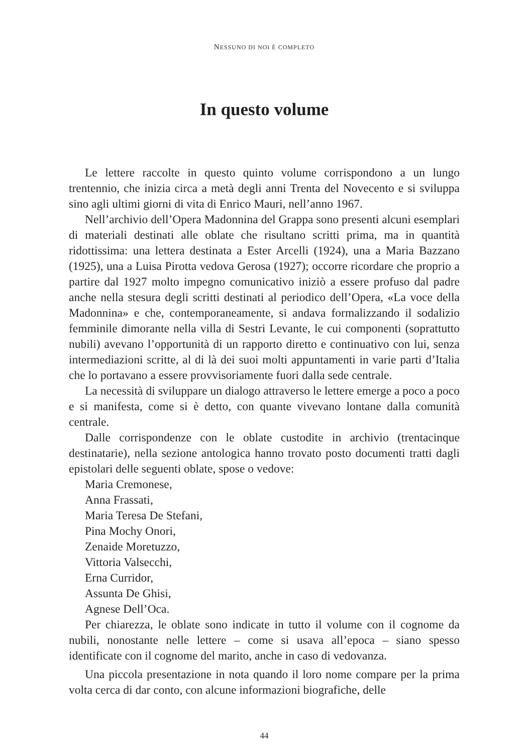NESSUNO DI NOI È COMPLETO
In questo volume
Le lettere raccolte in questo quinto volume corrispondono a un lungo trentennio, che inizia circa a metà degli anni Trenta del Novecento e si sviluppa sino agli ultimi giorni di vita di Enrico Mauri, nell’anno 1967.
Nell’archivio dell’Opera Madonnina del Grappa sono presenti alcuni esemplari di materiali destinati alle oblate che risultano scritti prima, ma in quantità ridottissima: una lettera destinata a Ester Arcelli (1924), una a Maria Bazzano (1925), una a Luisa Pirotta vedova Gerosa (1927); occorre ricordare che proprio a partire dal 1927 molto impegno comunicativo iniziò a essere profuso dal padre anche nella stesura degli scritti destinati al periodico dell’Opera, «La voce della Madonnina» e che, contemporaneamente, si andava formalizzando il sodalizio femminile dimorante nella villa di Sestri Levante, le cui componenti (soprattutto nubili) avevano l’opportunità di un rapporto diretto e continuativo con lui, senza intermediazioni scritte, al di là dei suoi molti appuntamenti in varie parti d’Italia che lo portavano a essere provvisoriamente fuori dalla sede centrale.
La necessità di sviluppare un dialogo attraverso le lettere emerge a poco a poco e si manifesta, come si è detto, con quante vivevano lontane dalla comunità centrale.
Dalle corrispondenze con le oblate custodite in archivio (trentacinque destinatarie), nella sezione antologica hanno trovato posto documenti tratti dagli epistolari delle seguenti oblate, spose o vedove:
Maria Cremonese,
Anna Frassati,
Maria Teresa De Stefani,
Pina Mochy Onori,
Zenaide Moretuzzo,
Vittoria Valsecchi,
Erna Curridor,
Assunta De Ghisi,
Agnese Dell’Oca.
Per chiarezza, le oblate sono indicate in tutto il volume con il cognome da nubili, nonostante nelle lettere – come si usava all’epoca – siano spesso identificate con il cognome del marito, anche in caso di vedovanza.
Una piccola presentazione in nota quando il loro nome compare per la prima volta cerca di dar conto, con alcune informazioni biografiche, delle
44